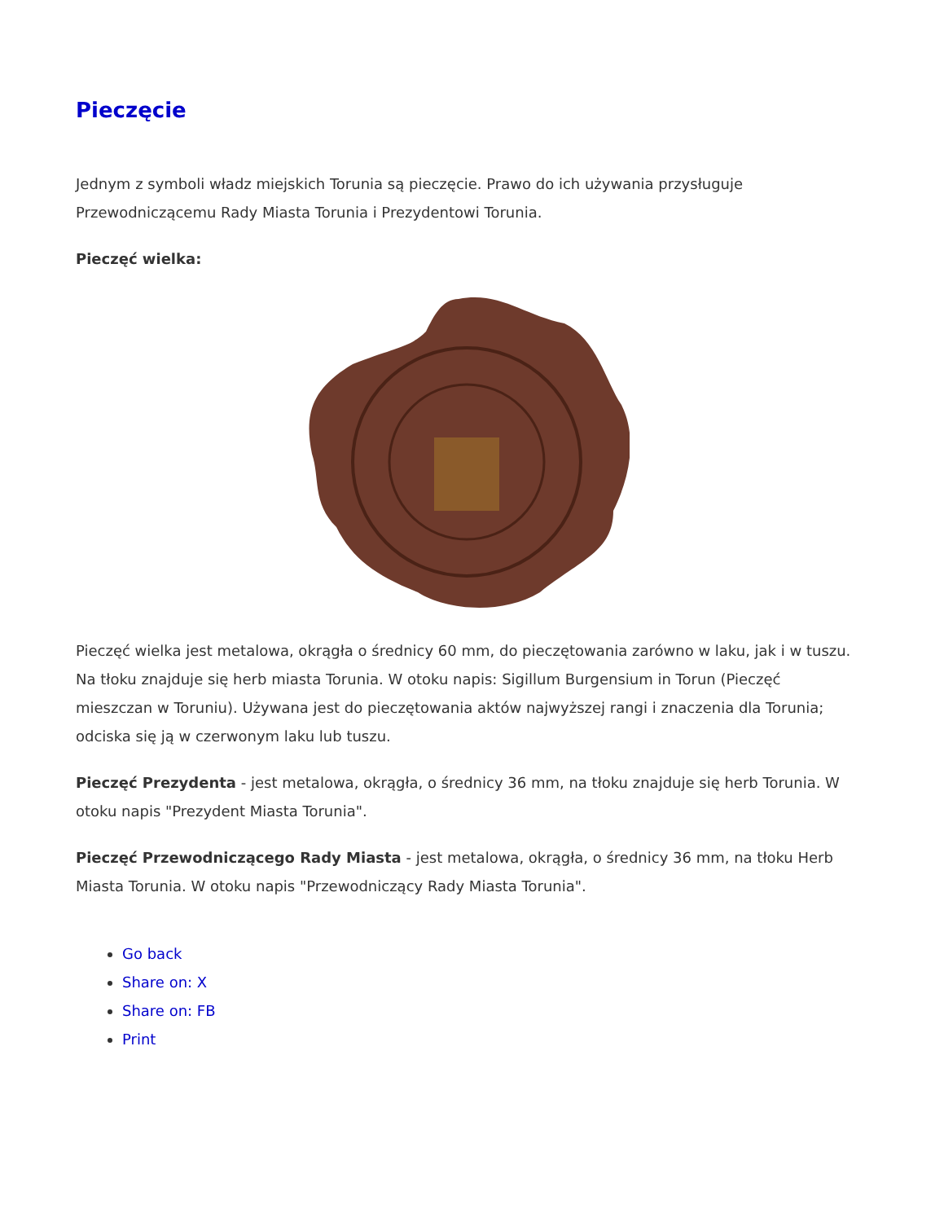Pieczęcie
Jednym z symboli władz miejskich Torunia są pieczęcie. Prawo do ich używania przysługuje Przewodniczącemu Rady Miasta Torunia i Prezydentowi Torunia.
Pieczęć wielka:
Pieczęć wielka jest metalowa, okrągła o średnicy 60 mm, do pieczętowania zarówno w laku, jak i w tuszu. Na tłoku znajduje się herb miasta Torunia. W otoku napis: Sigillum Burgensium in Torun (Pieczęć mieszczan w Toruniu). Używana jest do pieczętowania aktów najwyższej rangi i znaczenia dla Torunia; odciska się ją w czerwonym laku lub tuszu.
Pieczęć Prezydenta - jest metalowa, okrągła, o średnicy 36 mm, na tłoku znajduje się herb Torunia. W otoku napis "Prezydent Miasta Torunia".
Pieczęć Przewodniczącego Rady Miasta - jest metalowa, okrągła, o średnicy 36 mm, na tłoku Herb Miasta Torunia. W otoku napis "Przewodniczący Rady Miasta Torunia".
Go back
Share on: X
Share on: FB
Print